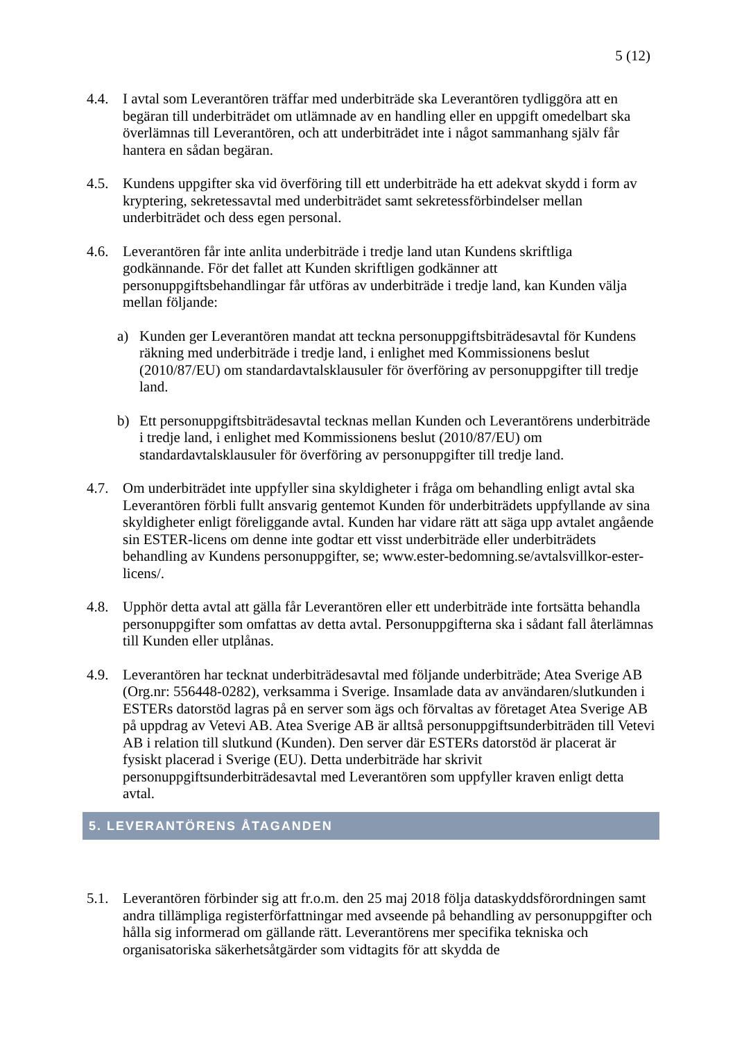5 (12)
4.4. I avtal som Leverantören träffar med underbiträde ska Leverantören tydliggöra att en begäran till underbiträdet om utlämnade av en handling eller en uppgift omedelbart ska överlämnas till Leverantören, och att underbiträdet inte i något sammanhang själv får hantera en sådan begäran.
4.5. Kundens uppgifter ska vid överföring till ett underbiträde ha ett adekvat skydd i form av kryptering, sekretessavtal med underbiträdet samt sekretessförbindelser mellan underbiträdet och dess egen personal.
4.6. Leverantören får inte anlita underbiträde i tredje land utan Kundens skriftliga godkännande. För det fallet att Kunden skriftligen godkänner att personuppgiftsbehandlingar får utföras av underbiträde i tredje land, kan Kunden välja mellan följande:
a) Kunden ger Leverantören mandat att teckna personuppgiftsbiträdesavtal för Kundens räkning med underbiträde i tredje land, i enlighet med Kommissionens beslut (2010/87/EU) om standardavtalsklausuler för överföring av personuppgifter till tredje land.
b) Ett personuppgiftsbiträdesavtal tecknas mellan Kunden och Leverantörens underbiträde i tredje land, i enlighet med Kommissionens beslut (2010/87/EU) om standardavtalsklausuler för överföring av personuppgifter till tredje land.
4.7. Om underbiträdet inte uppfyller sina skyldigheter i fråga om behandling enligt avtal ska Leverantören förbli fullt ansvarig gentemot Kunden för underbiträdets uppfyllande av sina skyldigheter enligt föreliggande avtal. Kunden har vidare rätt att säga upp avtalet angående sin ESTER-licens om denne inte godtar ett visst underbiträde eller underbiträdets behandling av Kundens personuppgifter, se; www.ester-bedomning.se/avtalsvillkor-ester-licens/.
4.8. Upphör detta avtal att gälla får Leverantören eller ett underbiträde inte fortsätta behandla personuppgifter som omfattas av detta avtal. Personuppgifterna ska i sådant fall återlämnas till Kunden eller utplånas.
4.9. Leverantören har tecknat underbiträdesavtal med följande underbiträde; Atea Sverige AB (Org.nr: 556448-0282), verksamma i Sverige. Insamlade data av användaren/slutkunden i ESTERs datorstöd lagras på en server som ägs och förvaltas av företaget Atea Sverige AB på uppdrag av Vetevi AB. Atea Sverige AB är alltså personuppgiftsunderbiträden till Vetevi AB i relation till slutkund (Kunden). Den server där ESTERs datorstöd är placerat är fysiskt placerad i Sverige (EU). Detta underbiträde har skrivit personuppgiftsunderbiträdesavtal med Leverantören som uppfyller kraven enligt detta avtal.
5. LEVERANTÖRENS ÅTAGANDEN
5.1. Leverantören förbinder sig att fr.o.m. den 25 maj 2018 följa dataskyddsförordningen samt andra tillämpliga registerförfattningar med avseende på behandling av personuppgifter och hålla sig informerad om gällande rätt. Leverantörens mer specifika tekniska och organisatoriska säkerhetsåtgärder som vidtagits för att skydda de